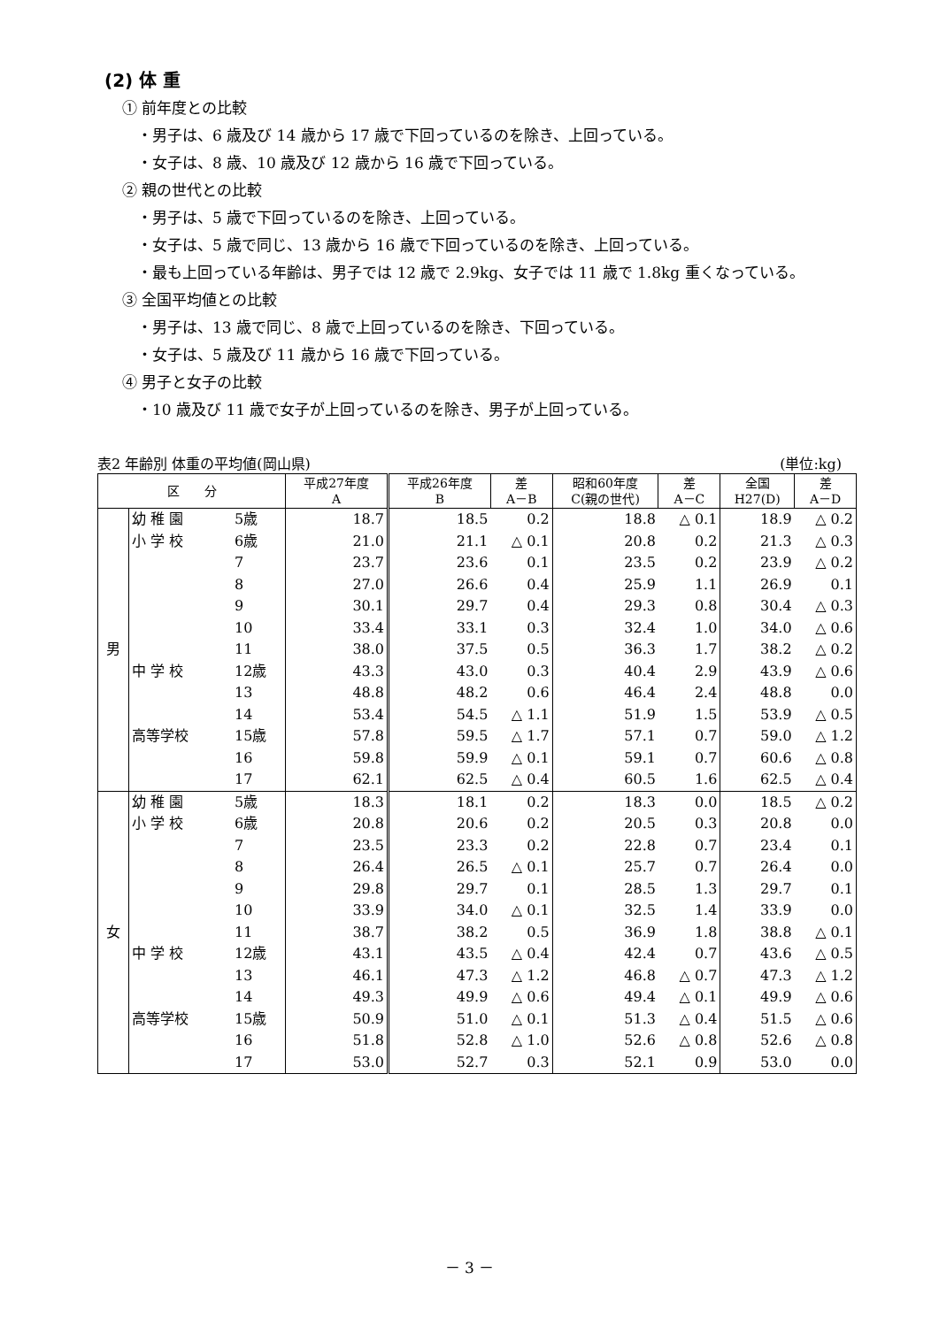(2) 体 重
① 前年度との比較
・男子は、6 歳及び 14 歳から 17 歳で下回っているのを除き、上回っている。
・女子は、8 歳、10 歳及び 12 歳から 16 歳で下回っている。
② 親の世代との比較
・男子は、5 歳で下回っているのを除き、上回っている。
・女子は、5 歳で同じ、13 歳から 16 歳で下回っているのを除き、上回っている。
・最も上回っている年齢は、男子では 12 歳で 2.9kg、女子では 11 歳で 1.8kg 重くなっている。
③ 全国平均値との比較
・男子は、13 歳で同じ、8 歳で上回っているのを除き、下回っている。
・女子は、5 歳及び 11 歳から 16 歳で下回っている。
④ 男子と女子の比較
・10 歳及び 11 歳で女子が上回っているのを除き、男子が上回っている。
表2 年齢別 体重の平均値(岡山県) (単位:kg)
| 区 分 | | | 平成27年度 A | 平成26年度 B | 差 A－B | 昭和60年度 C(親の世代) | 差 A－C | 全国 H27(D) | 差 A－D | |
| --- | --- | --- | --- | --- | --- | --- | --- | --- | --- | --- |
| 男 | 幼 稚 園 | 5歳 | 18.7 | 18.5 | 0.2 | 18.8 | △ 0.1 | 18.9 | △ 0.2 | |
| | 小 学 校 | 6歳 | 21.0 | 21.1 | △ 0.1 | 20.8 | 0.2 | 21.3 | △ 0.3 | |
| | | 7 | 23.7 | 23.6 | 0.1 | 23.5 | 0.2 | 23.9 | △ 0.2 | |
| | | 8 | 27.0 | 26.6 | 0.4 | 25.9 | 1.1 | 26.9 | 0.1 | |
| | | 9 | 30.1 | 29.7 | 0.4 | 29.3 | 0.8 | 30.4 | △ 0.3 | |
| | | 10 | 33.4 | 33.1 | 0.3 | 32.4 | 1.0 | 34.0 | △ 0.6 | |
| | | 11 | 38.0 | 37.5 | 0.5 | 36.3 | 1.7 | 38.2 | △ 0.2 | |
| | 中 学 校 | 12歳 | 43.3 | 43.0 | 0.3 | 40.4 | 2.9 | 43.9 | △ 0.6 | |
| | | 13 | 48.8 | 48.2 | 0.6 | 46.4 | 2.4 | 48.8 | 0.0 | |
| | | 14 | 53.4 | 54.5 | △ 1.1 | 51.9 | 1.5 | 53.9 | △ 0.5 | |
| | 高等学校 | 15歳 | 57.8 | 59.5 | △ 1.7 | 57.1 | 0.7 | 59.0 | △ 1.2 | |
| | | 16 | 59.8 | 59.9 | △ 0.1 | 59.1 | 0.7 | 60.6 | △ 0.8 | |
| | | 17 | 62.1 | 62.5 | △ 0.4 | 60.5 | 1.6 | 62.5 | △ 0.4 | |
| | 女 | 幼 稚 園 | 5歳 | 18.3 | 18.1 | 0.2 | 18.3 | 0.0 | 18.5 | △ 0.2 |
| | | 小 学 校 | 6歳 | 20.8 | 20.6 | 0.2 | 20.5 | 0.3 | 20.8 | 0.0 |
| | | | 7 | 23.5 | 23.3 | 0.2 | 22.8 | 0.7 | 23.4 | 0.1 |
| | | 8 | 26.4 | 26.5 | △ 0.1 | 25.7 | 0.7 | 26.4 | 0.0 | |
| | | 9 | 29.8 | 29.7 | 0.1 | 28.5 | 1.3 | 29.7 | 0.1 | |
| | | 10 | 33.9 | 34.0 | △ 0.1 | 32.5 | 1.4 | 33.9 | 0.0 | |
| | | 11 | 38.7 | 38.2 | 0.5 | 36.9 | 1.8 | 38.8 | △ 0.1 | |
| 中 学 校 | | 12歳 | 43.1 | 43.5 | △ 0.4 | 42.4 | 0.7 | 43.6 | △ 0.5 | |
| | | 13 | 46.1 | 47.3 | △ 1.2 | 46.8 | △ 0.7 | 47.3 | △ 1.2 | |
| | | 14 | 49.3 | 49.9 | △ 0.6 | 49.4 | △ 0.1 | 49.9 | △ 0.6 | |
| 高等学校 | | 15歳 | 50.9 | 51.0 | △ 0.1 | 51.3 | △ 0.4 | 51.5 | △ 0.6 | |
| | | 16 | 51.8 | 52.8 | △ 1.0 | 52.6 | △ 0.8 | 52.6 | △ 0.8 | |
| | | 17 | 53.0 | 52.7 | 0.3 | 52.1 | 0.9 | 53.0 | 0.0 | |
－ 3 －